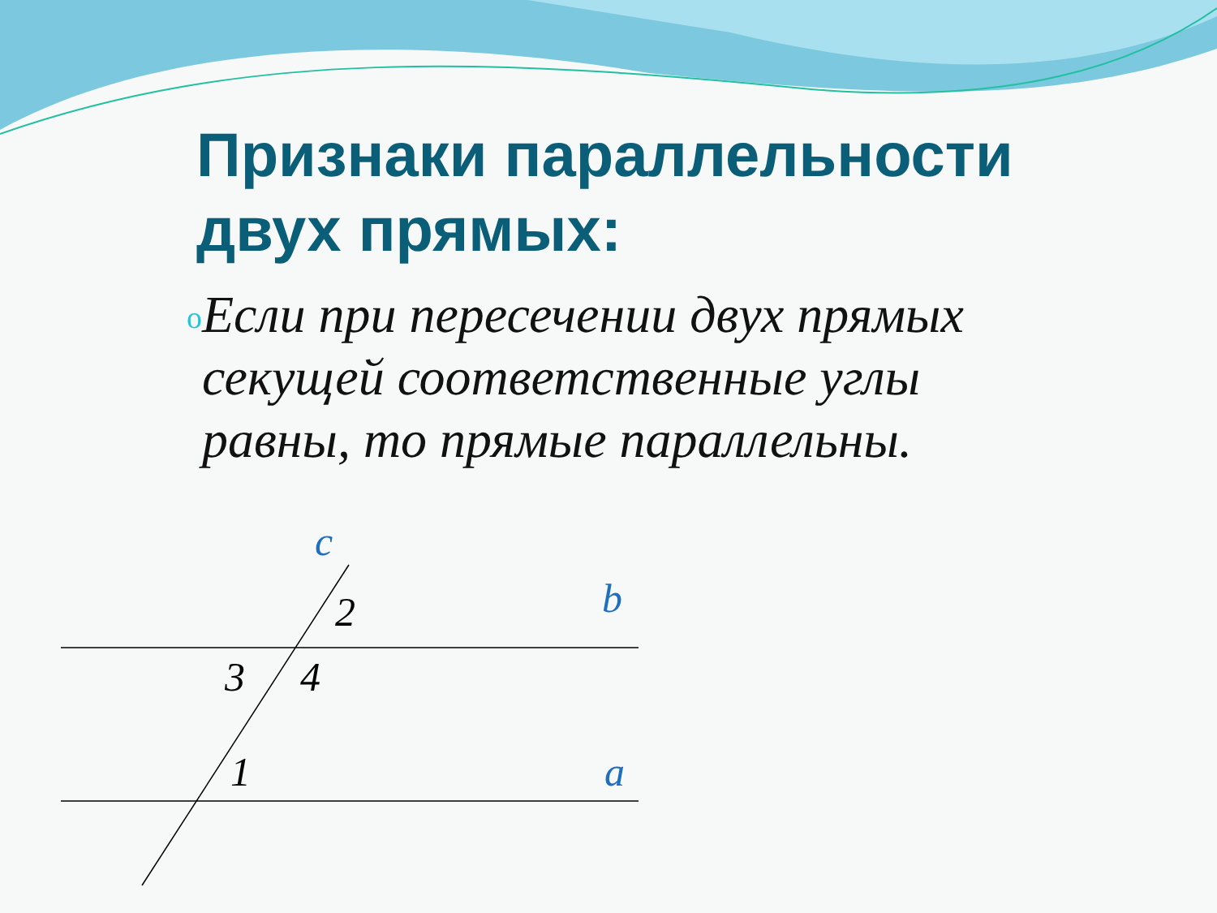Признаки параллельности
двух прямых:
o
Если при пересечении двух прямых секущей соответственные углы равны, то прямые параллельны.
c
b
2
3 4
1 a